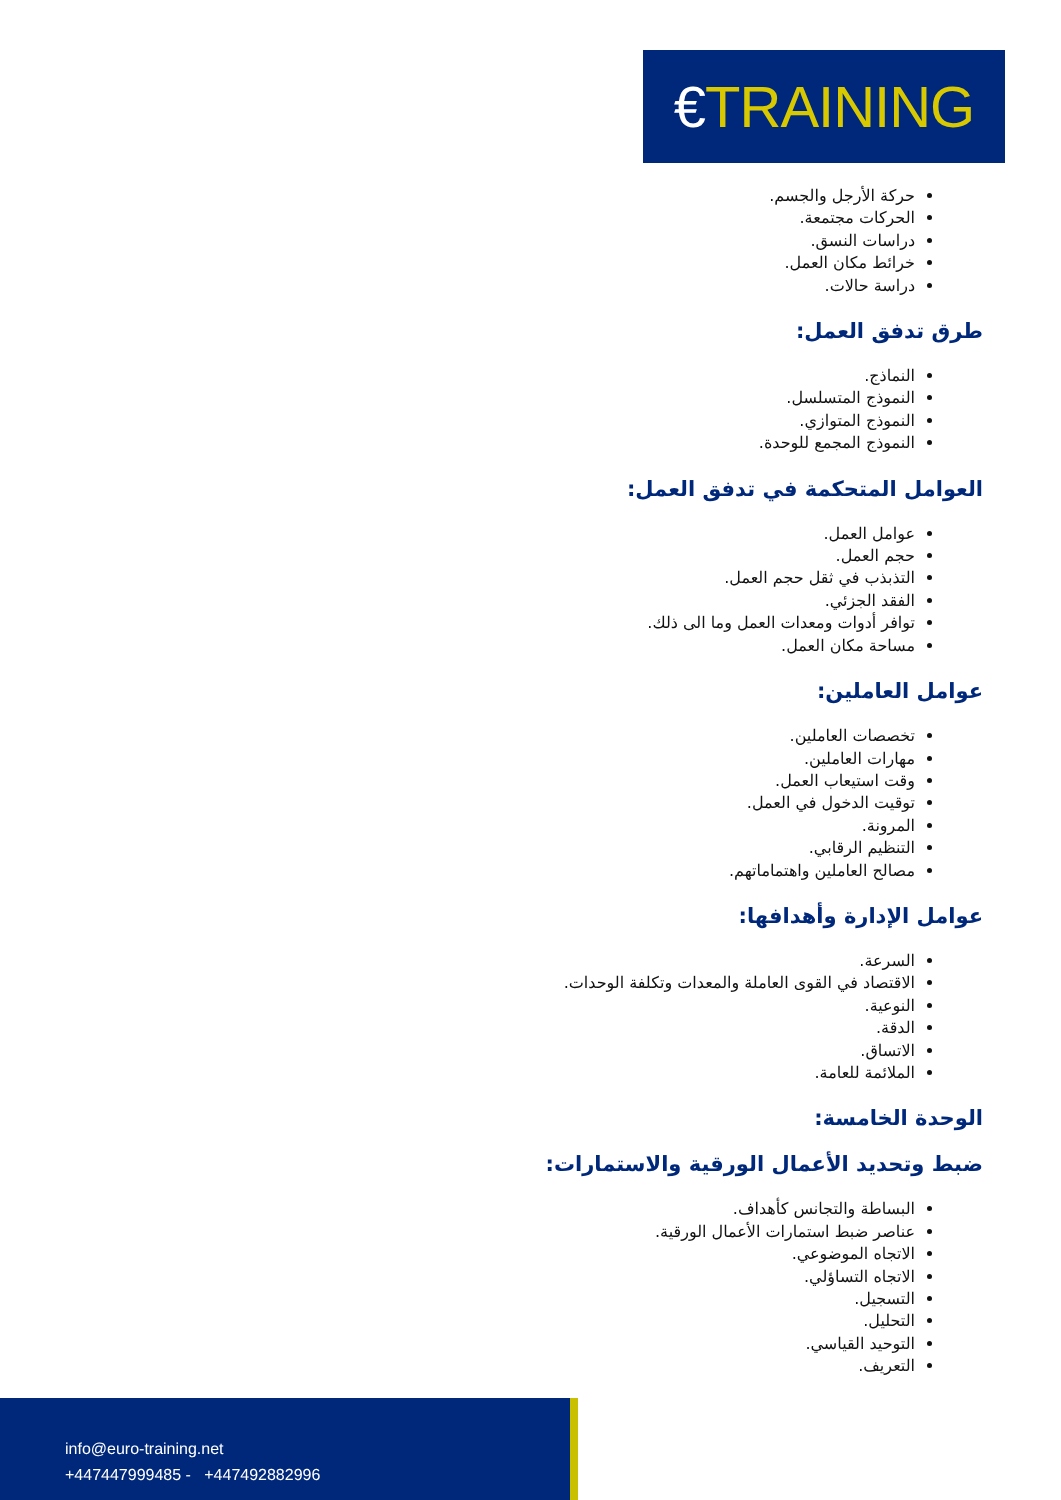€TRAINING
حركة الأرجل والجسم.
الحركات مجتمعة.
دراسات النسق.
خرائط مكان العمل.
دراسة حالات.
طرق تدفق العمل:
النماذج.
النموذج المتسلسل.
النموذج المتوازي.
النموذج المجمع للوحدة.
العوامل المتحكمة في تدفق العمل:
عوامل العمل.
حجم العمل.
التذبذب في ثقل حجم العمل.
الفقد الجزئي.
توافر أدوات ومعدات العمل وما الى ذلك.
مساحة مكان العمل.
عوامل العاملين:
تخصصات العاملين.
مهارات العاملين.
وقت استيعاب العمل.
توقيت الدخول في العمل.
المرونة.
التنظيم الرقابي.
مصالح العاملين واهتماماتهم.
عوامل الإدارة وأهدافها:
السرعة.
الاقتصاد في القوى العاملة والمعدات وتكلفة الوحدات.
النوعية.
الدقة.
الاتساق.
الملائمة للعامة.
الوحدة الخامسة:
ضبط وتحديد الأعمال الورقية والاستمارات:
البساطة والتجانس كأهداف.
عناصر ضبط استمارات الأعمال الورقية.
الاتجاه الموضوعي.
الاتجاه التساؤلي.
التسجيل.
التحليل.
التوحيد القياسي.
التعريف.
info@euro-training.net
+447447999485 - +447492882996